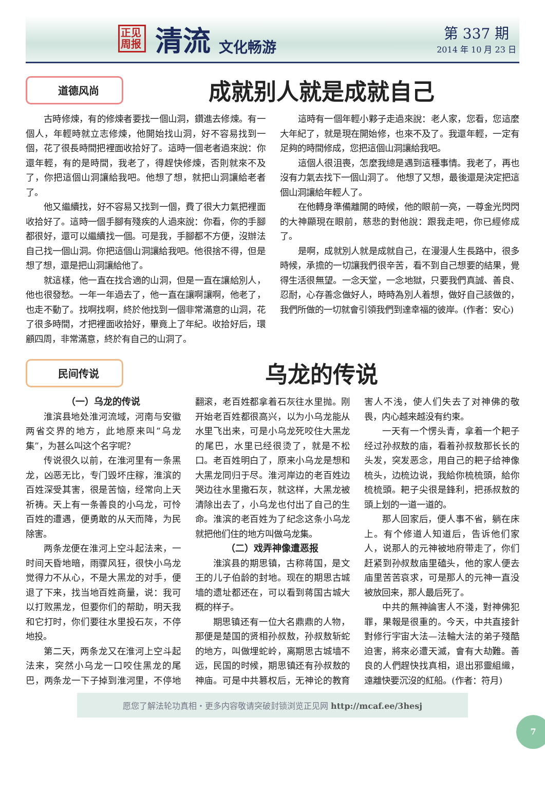正见 周报
清流
文化畅游
第 337 期
2014 年 10 月 23 日
道德风尚
成就别人就是成就自己
古時修煉，有的修煉者要找一個山洞，鑽進去修煉。有一個人，年輕時就立志修煉，他開始找山洞，好不容易找到一個，花了很長時間把裡面收拾好了。這時一個老者過來說：你還年輕，有的是時間，我老了，得趕快修煉，否則就來不及了，你把這個山洞讓給我吧。他想了想，就把山洞讓給老者了。
他又繼續找，好不容易又找到一個，費了很大力氣把裡面收拾好了。這時一個手腳有殘疾的人過來說：你看，你的手腳都很好，還可以繼續找一個。可是我，手腳都不方便，沒辦法自己找一個山洞。你把這個山洞讓給我吧。他很捨不得，但是想了想，還是把山洞讓給他了。
就這樣，他一直在找合適的山洞，但是一直在讓給別人，他也很發愁。一年一年過去了，他一直在讓啊讓啊，他老了，也走不動了。找啊找啊，終於他找到一個非常滿意的山洞，花了很多時間，才把裡面收拾好，畢竟上了年紀。收拾好后，環顧四周，非常滿意，終於有自己的山洞了。
這時有一個年輕小夥子走過來說：老人家，您看，您這麼大年紀了，就是現在開始修，也來不及了。我還年輕，一定有足夠的時間修成，您把這個山洞讓給我吧。
這個人很沮喪，怎麼我總是遇到這種事情。我老了，再也沒有力氣去找下一個山洞了。 他想了又想，最後還是決定把這個山洞讓給年輕人了。
在他轉身準備離開的時候，他的眼前一亮，一尊金光閃閃的大神顯現在眼前，慈悲的對他說：跟我走吧，你已經修成了。
是啊，成就別人就是成就自己，在漫漫人生長路中，很多時候，承擔的一切讓我們很辛苦，看不到自己想要的結果，覺得生活很無望。一念天堂，一念地獄，只要我們真誠、善良、忍耐，心存善念做好人，時時為別人着想，做好自己該做的，我們所做的一切就會引領我們到達幸福的彼岸。(作者：安心)
民间传说
乌龙的传说
（一）乌龙的传说
淮滨县地处淮河流域，河南与安徽两省交界的地方，此地原来叫“乌龙集”，为甚么叫这个名字呢？
传说很久以前，在淮河里有一条黑龙，凶恶无比，专门毁坏庄稼，淮滨的百姓深受其害，很是苦恼，经常向上天祈祷。天上有一条善良的小乌龙，可怜百姓的遭遇，便勇敢的从天而降，为民除害。
两条龙便在淮河上空斗起法来，一时间天昏地暗，雨骤风狂，很快小乌龙觉得力不从心，不是大黑龙的对手，便退了下来，找当地百姓商量，说：我可以打败黑龙，但要你们的帮助，明天我和它打时，你们要往水里投石灰，不停地投。
第二天，两条龙又在淮河上空斗起法来，突然小乌龙一口咬住黑龙的尾巴，两条龙一下子掉到淮河里，不停地翻滚，老百姓都拿着石灰往水里抛。刚开始老百姓都很高兴，以为小乌龙能从水里飞出来，可是小乌龙死咬住大黑龙的尾巴，水里已经很烫了，就是不松口。老百姓明白了，原来小乌龙是想和大黑龙同归于尽。淮河岸边的老百姓边哭边往水里撒石灰，就这样，大黑龙被清除出去了，小乌龙也付出了自己的生命。淮滨的老百姓为了纪念这条小乌龙就把他们住的地方叫做乌龙集。
（二）戏弄神像遭恶报
淮滨县的期思镇，古称蒋国，是文王的儿子伯龄的封地。现在的期思古城墙的遗址都还在，可以看到蒋国古城大概的样子。
期思镇还有一位大名鼎鼎的人物，那便是楚国的贤相孙叔敖，孙叔敖斩蛇的地方，叫做埋蛇岭，离期思古城墙不远，民国的时候，期思镇还有孙叔敖的神庙。可是中共篡权后，无神论的教育害人不浅，使人们失去了对神佛的敬畏，内心越来越没有约束。
一天有一个愣头青，拿着一个耙子经过孙叔敖的庙，看着孙叔敖那长长的头发，突发恶念，用自己的耙子给神像梳头，边梳边说，我給你梳梳頭，給你梳梳頭。耙子尖很是鋒利，把孫叔敖的頭上划的一道一道的。
那人回家后，便人事不省，躺在床上。有个修道人知道后，告诉他们家人，说那人的元神被地府带走了，你们赶紧到孙叔敖庙里磕头，他的家人便去庙里苦苦哀求，可是那人的元神一直没被放回来，那人最后死了。
中共的無神論害人不淺，對神佛犯罪，果報是很重的。今天，中共直接針對修行宇宙大法—法輪大法的弟子殘酷迫害，將來必遭天滅，會有大劫難。善良的人們趕快找真相，退出邪靈組織，遠離快要沉沒的紅船。(作者：符月)
愿您了解法轮功真相・更多内容敬请突破封锁浏览正见网 http://mcaf.ee/3hesj
7